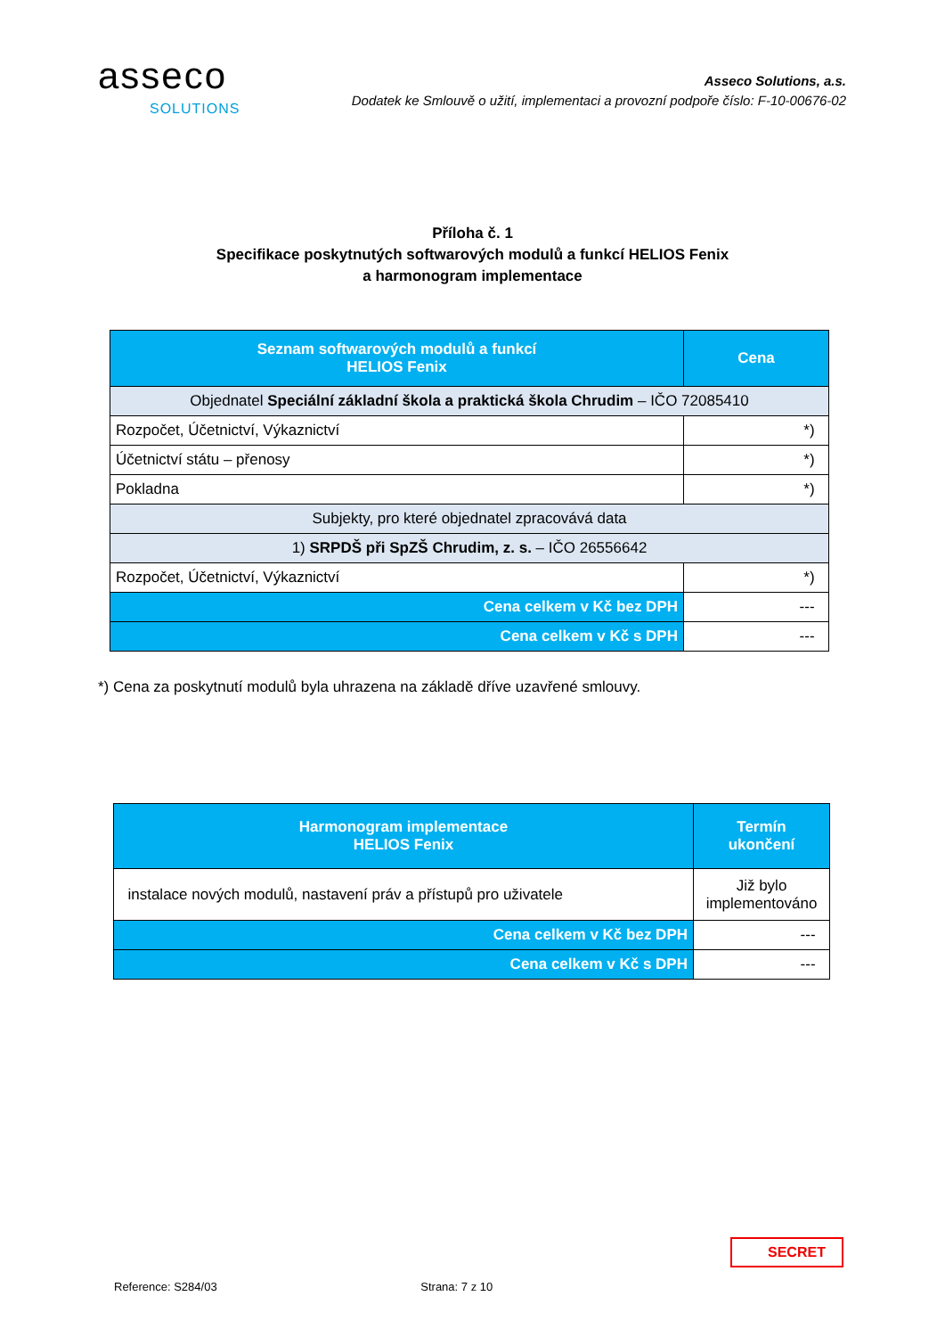asseco
SOLUTIONS
Asseco Solutions, a.s.
Dodatek ke Smlouvě o užití, implementaci a provozní podpoře číslo: F-10-00676-02
Příloha č. 1
Specifikace poskytnutých softwarových modulů a funkcí HELIOS Fenix
a harmonogram implementace
| Seznam softwarových modulů a funkcí HELIOS Fenix | Cena |
| --- | --- |
| Objednatel Speciální základní škola a praktická škola Chrudim – IČO 72085410 | |
| Rozpočet, Účetnictví, Výkaznictví | *) |
| Účetnictví státu – přenosy | *) |
| Pokladna | *) |
| Subjekty, pro které objednatel zpracovává data | |
| 1) SRPDŠ při SpZŠ Chrudim, z. s. – IČO 26556642 | |
| Rozpočet, Účetnictví, Výkaznictví | *) |
| Cena celkem v Kč bez DPH | --- |
| Cena celkem v Kč s DPH | --- |
*) Cena za poskytnutí modulů byla uhrazena na základě dříve uzavřené smlouvy.
| Harmonogram implementace HELIOS Fenix | Termín ukončení |
| --- | --- |
| instalace nových modulů, nastavení práv a přístupů pro uživatele | Již bylo implementováno |
| Cena celkem v Kč bez DPH | --- |
| Cena celkem v Kč s DPH | --- |
SECRET
Reference: S284/03 Strana: 7 z 10